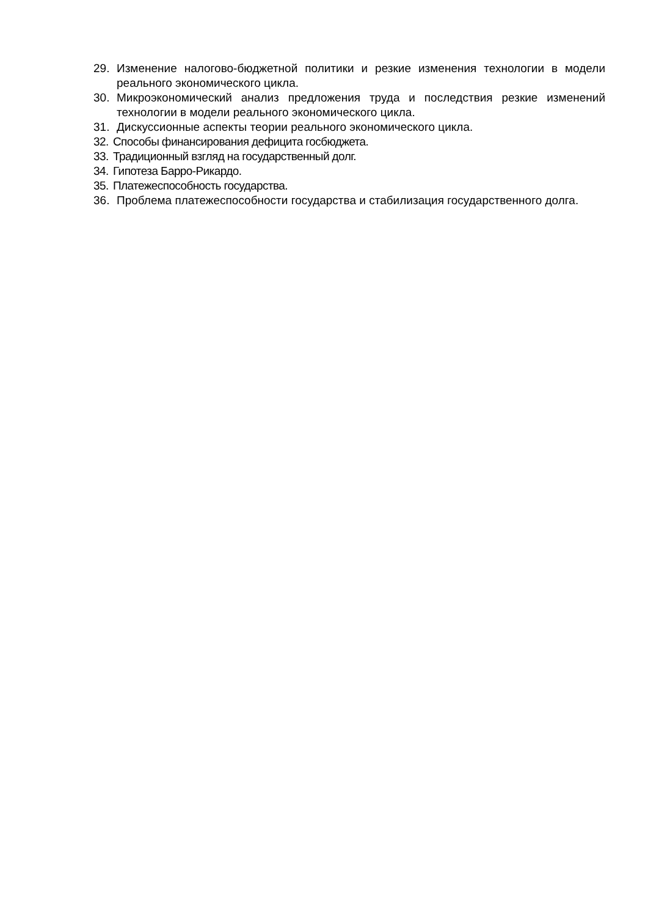29. Изменение налогово-бюджетной политики и резкие изменения технологии в модели реального экономического цикла.
30. Микроэкономический анализ предложения труда и последствия резкие изменений технологии в модели реального экономического цикла.
31. Дискуссионные аспекты теории реального экономического цикла.
32. Способы финансирования дефицита госбюджета.
33. Традиционный взгляд на государственный долг.
34. Гипотеза Барро-Рикардо.
35. Платежеспособность государства.
36. Проблема платежеспособности государства и стабилизация государственного долга.